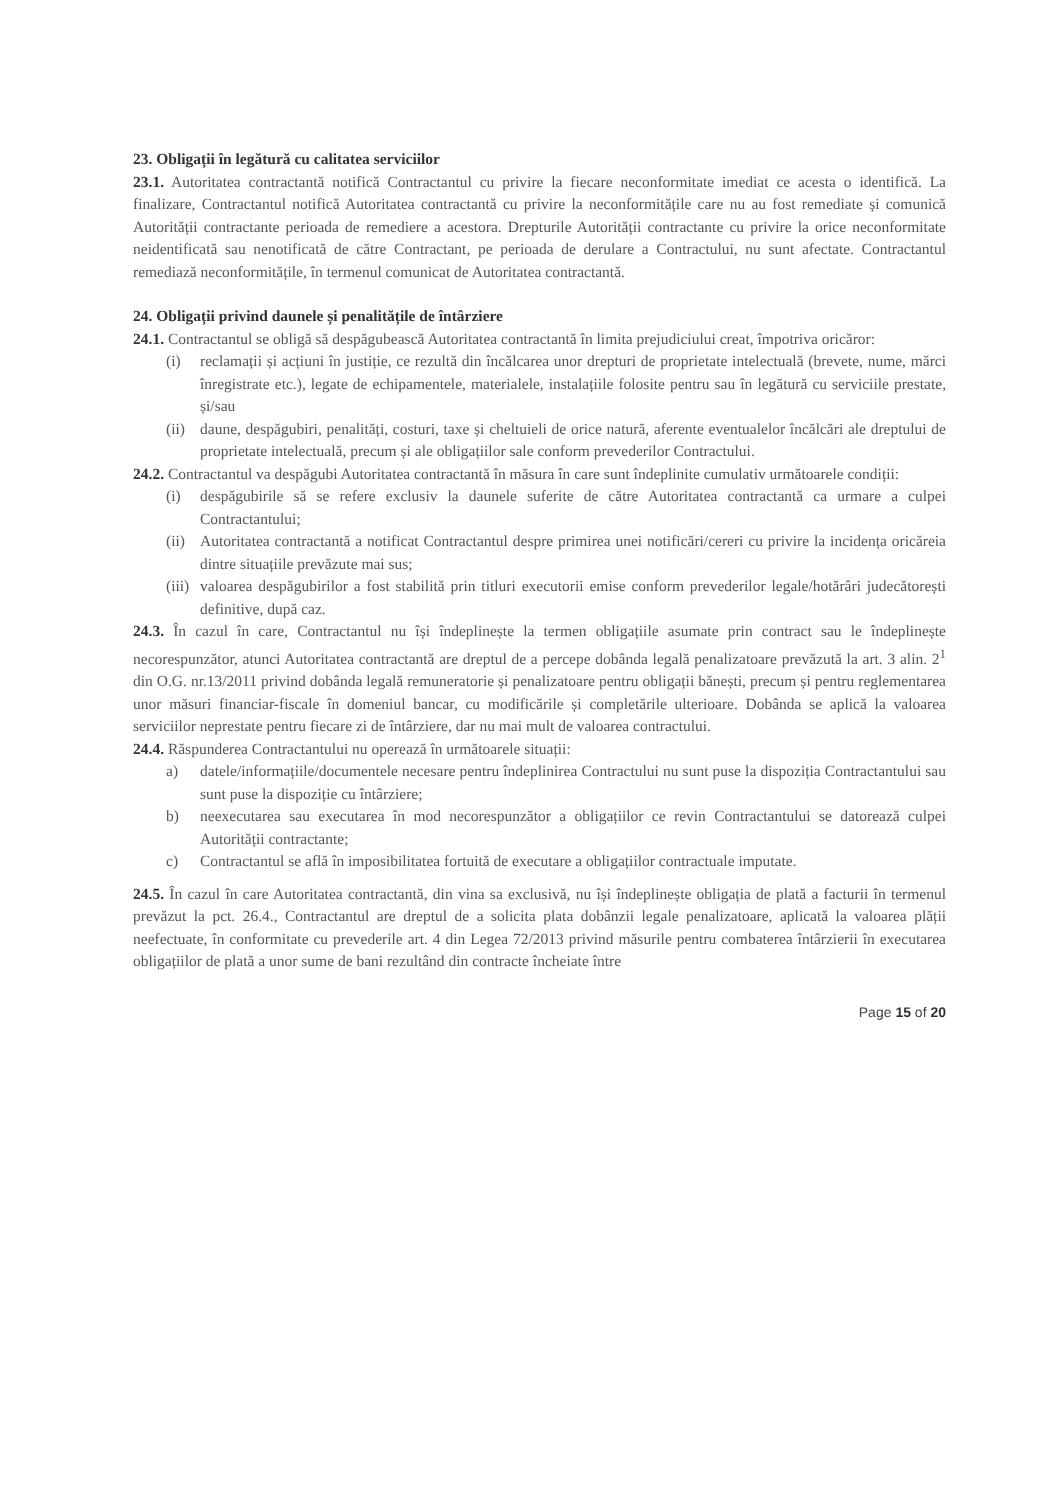23. Obligații în legătură cu calitatea serviciilor
23.1. Autoritatea contractantă notifică Contractantul cu privire la fiecare neconformitate imediat ce acesta o identifică. La finalizare, Contractantul notifică Autoritatea contractantă cu privire la neconformitățile care nu au fost remediate și comunică Autorității contractante perioada de remediere a acestora. Drepturile Autorității contractante cu privire la orice neconformitate neidentificată sau nenotificată de către Contractant, pe perioada de derulare a Contractului, nu sunt afectate. Contractantul remediază neconformitățile, în termenul comunicat de Autoritatea contractantă.
24. Obligații privind daunele și penalitățile de întârziere
24.1. Contractantul se obligă să despăgubească Autoritatea contractantă în limita prejudiciului creat, împotriva oricăror:
(i) reclamații și acțiuni în justiție, ce rezultă din încălcarea unor drepturi de proprietate intelectuală (brevete, nume, mărci înregistrate etc.), legate de echipamentele, materialele, instalațiile folosite pentru sau în legătură cu serviciile prestate, și/sau
(ii) daune, despăgubiri, penalități, costuri, taxe și cheltuieli de orice natură, aferente eventualelor încălcări ale dreptului de proprietate intelectuală, precum și ale obligațiilor sale conform prevederilor Contractului.
24.2. Contractantul va despăgubi Autoritatea contractantă în măsura în care sunt îndeplinite cumulativ următoarele condiții:
(i) despăgubirile să se refere exclusiv la daunele suferite de către Autoritatea contractantă ca urmare a culpei Contractantului;
(ii) Autoritatea contractantă a notificat Contractantul despre primirea unei notificări/cereri cu privire la incidența oricăreia dintre situațiile prevăzute mai sus;
(iii) valoarea despăgubirilor a fost stabilită prin titluri executorii emise conform prevederilor legale/hotărâri judecătorești definitive, după caz.
24.3. În cazul în care, Contractantul nu își îndeplinește la termen obligațiile asumate prin contract sau le îndeplinește necorespunzător, atunci Autoritatea contractantă are dreptul de a percepe dobânda legală penalizatoare prevăzută la art. 3 alin. 2<sup>1</sup> din O.G. nr.13/2011 privind dobânda legală remuneratorie și penalizatoare pentru obligații bănești, precum și pentru reglementarea unor măsuri financiar-fiscale în domeniul bancar, cu modificările și completările ulterioare. Dobânda se aplică la valoarea serviciilor neprestate pentru fiecare zi de întârziere, dar nu mai mult de valoarea contractului.
24.4. Răspunderea Contractantului nu operează în următoarele situații:
a) datele/informațiile/documentele necesare pentru îndeplinirea Contractului nu sunt puse la dispoziția Contractantului sau sunt puse la dispoziție cu întârziere;
b) neexecutarea sau executarea în mod necorespunzător a obligațiilor ce revin Contractantului se datorează culpei Autorității contractante;
c) Contractantul se află în imposibilitatea fortuită de executare a obligațiilor contractuale imputate.
24.5. În cazul în care Autoritatea contractantă, din vina sa exclusivă, nu își îndeplinește obligația de plată a facturii în termenul prevăzut la pct. 26.4., Contractantul are dreptul de a solicita plata dobânzii legale penalizatoare, aplicată la valoarea plății neefectuate, în conformitate cu prevederile art. 4 din Legea 72/2013 privind măsurile pentru combaterea întârzierii în executarea obligațiilor de plată a unor sume de bani rezultând din contracte încheiate între
Page 15 of 20